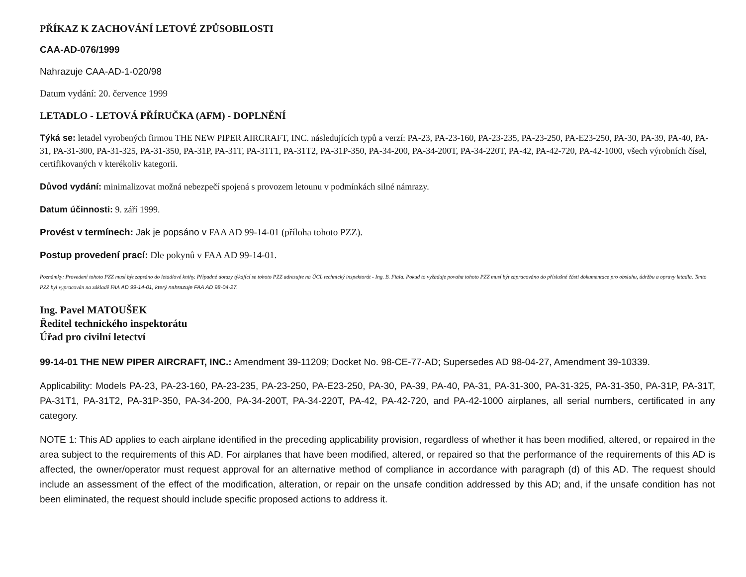PŘÍKAZ K ZACHOVÁNÍ LETOVÉ ZPŮSOBILOSTI
CAA-AD-076/1999
Nahrazuje CAA-AD-1-020/98
Datum vydání: 20. července 1999
LETADLO - LETOVÁ PŘÍRUČKA (AFM) - DOPLNĚNÍ
Týká se: letadel vyrobených firmou THE NEW PIPER AIRCRAFT, INC. následujících typů a verzí: PA-23, PA-23-160, PA-23-235, PA-23-250, PA-E23-250, PA-30, PA-39, PA-40, PA-31, PA-31-300, PA-31-325, PA-31-350, PA-31P, PA-31T, PA-31T1, PA-31T2, PA-31P-350, PA-34-200, PA-34-200T, PA-34-220T, PA-42, PA-42-720, PA-42-1000, všech výrobních čísel, certifikovaných v kterékoliv kategorii.
Důvod vydání: minimalizovat možná nebezpečí spojená s provozem letounu v podmínkách silné námrazy.
Datum účinnosti: 9. září 1999.
Provést v termínech: Jak je popsáno v FAA AD 99-14-01 (příloha tohoto PZZ).
Postup provedení prací: Dle pokynů v FAA AD 99-14-01.
Poznámky: Provedení tohoto PZZ musí být zapsáno do letadlové knihy. Případné dotazy týkající se tohoto PZZ adresujte na ÚCL technický inspektorát - Ing. B. Fiala. Pokud to vyžaduje povaha tohoto PZZ musí být zapracováno do příslušné části dokumentace pro obsluhu, údržbu a opravy letadla. Tento PZZ byl vypracován na základě FAA AD 99-14-01, který nahrazuje FAA AD 98-04-27.
Ing. Pavel MATOUŠEK
Ředitel technického inspektorátu
Úřad pro civilní letectví
99-14-01 THE NEW PIPER AIRCRAFT, INC.: Amendment 39-11209; Docket No. 98-CE-77-AD; Supersedes AD 98-04-27, Amendment 39-10339.
Applicability: Models PA-23, PA-23-160, PA-23-235, PA-23-250, PA-E23-250, PA-30, PA-39, PA-40, PA-31, PA-31-300, PA-31-325, PA-31-350, PA-31P, PA-31T, PA-31T1, PA-31T2, PA-31P-350, PA-34-200, PA-34-200T, PA-34-220T, PA-42, PA-42-720, and PA-42-1000 airplanes, all serial numbers, certificated in any category.
NOTE 1: This AD applies to each airplane identified in the preceding applicability provision, regardless of whether it has been modified, altered, or repaired in the area subject to the requirements of this AD. For airplanes that have been modified, altered, or repaired so that the performance of the requirements of this AD is affected, the owner/operator must request approval for an alternative method of compliance in accordance with paragraph (d) of this AD. The request should include an assessment of the effect of the modification, alteration, or repair on the unsafe condition addressed by this AD; and, if the unsafe condition has not been eliminated, the request should include specific proposed actions to address it.